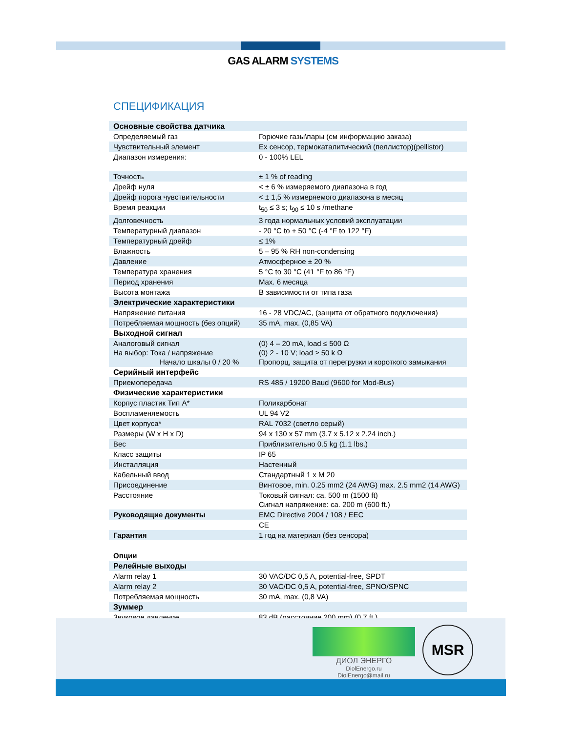GAS ALARM SYSTEMS
СПЕЦИФИКАЦИЯ
| Основные свойства датчика | |
| Определяемый газ | Горючие газы\пары (см информацию заказа) |
| Чувствительный элемент | Ex сенсор, термокаталитический (пеллистор)(pellistor) |
| Диапазон измерения: | 0 - 100% LEL |
| Точность | ± 1 % of reading |
| Дрейф нуля | < ± 6 % измеряемого диапазона в год |
| Дрейф порога чувствительности | < ± 1,5 % измеряемого диапазона в месяц |
| Время реакции | t<sub>50</sub> ≤ 3 s; t<sub>90</sub> ≤ 10 s /methane |
| Долговечность | 3 года нормальных условий эксплуатации |
| Температурный диапазон | - 20 °C to + 50 °C (-4 °F to 122 °F) |
| Температурный дрейф | ≤ 1% |
| Влажность | 5 – 95 % RH non-condensing |
| Давление | Атмосферное ± 20 % |
| Температура хранения | 5 °C to 30 °C (41 °F to 86 °F) |
| Период хранения | Max. 6 месяца |
| Высота монтажа | В зависимости от типа газа |
| Электрические характеристики | |
| Напряжение питания | 16 - 28 VDC/AC, (защита от обратного подключения) |
| Потребляемая мощность (без опций) | 35 mA, max. (0,85 VA) |
| Выходной сигнал | |
| Аналоговый сигнал На выбор: Тока / напряжение Начало шкалы 0 / 20 % | (0) 4 – 20 mA, load ≤ 500 Ω (0) 2 - 10 V; load ≥ 50 k Ω Пропорц, защита от перегрузки и короткого замыкания |
| Серийный интерфейс | |
| Приемопередача | RS 485 / 19200 Baud (9600 for Mod-Bus) |
| Физические характеристики | |
| Корпус пластик Тип A* | Поликарбонат |
| Воспламеняемость | UL 94 V2 |
| Цвет корпуса* | RAL 7032 (светло серый) |
| Размеры (W x H x D) | 94 x 130 x 57 mm (3.7 x 5.12 x 2.24 inch.) |
| Вес | Приблизительно 0.5 kg (1.1 lbs.) |
| Класс защиты | IP 65 |
| Инсталляция | Настенный |
| Кабельный ввод | Стандартный 1 x M 20 |
| Присоединение | Винтовое, min. 0.25 mm2 (24 AWG) max. 2.5 mm2 (14 AWG) |
| Расстояние | Токовый сигнал: ca. 500 m (1500 ft) Сигнал напряжение: ca. 200 m (600 ft.) |
| Руководящие документы | EMC Directive 2004 / 108 / EEC |
| | CE |
| Гарантия | 1 год на материал (без сенсора) |
| Опции | |
| Релейные выходы | |
| Alarm relay 1 | 30 VAC/DC 0,5 A, potential-free, SPDT |
| Alarm relay 2 | 30 VAC/DC 0,5 A, potential-free, SPNO/SPNC |
| Потребляемая мощность | 30 mA, max. (0,8 VA) |
| Зуммер | |
| Звуковое давление | 83 dB (расстояние 200 mm) (0.7 ft.) |
ДИОЛ ЭНЕРГО
DiolEnergo.ru
DiolEnergo@mail.ru
MSR